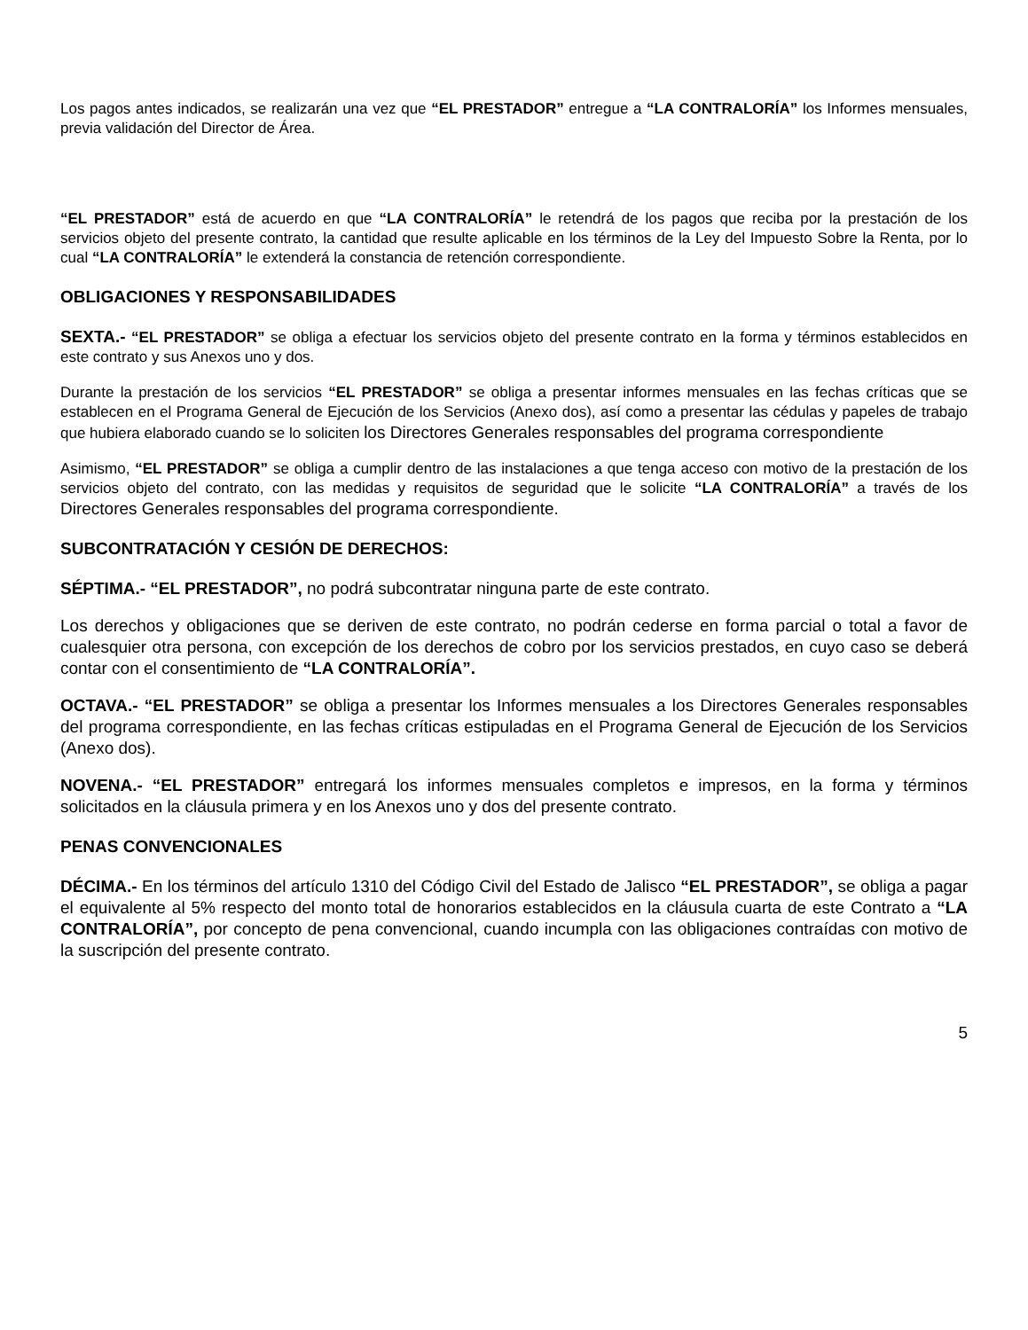Los pagos antes indicados, se realizarán una vez que “EL PRESTADOR” entregue a “LA CONTRALORÍA” los Informes mensuales, previa validación del Director de Área.
“EL PRESTADOR” está de acuerdo en que “LA CONTRALORÍA” le retendrá de los pagos que reciba por la prestación de los servicios objeto del presente contrato, la cantidad que resulte aplicable en los términos de la Ley del Impuesto Sobre la Renta, por lo cual “LA CONTRALORÍA” le extenderá la constancia de retención correspondiente.
OBLIGACIONES Y RESPONSABILIDADES
SEXTA.- “EL PRESTADOR” se obliga a efectuar los servicios objeto del presente contrato en la forma y términos establecidos en este contrato y sus Anexos uno y dos.
Durante la prestación de los servicios “EL PRESTADOR” se obliga a presentar informes mensuales en las fechas críticas que se establecen en el Programa General de Ejecución de los Servicios (Anexo dos), así como a presentar las cédulas y papeles de trabajo que hubiera elaborado cuando se lo soliciten los Directores Generales responsables del programa correspondiente
Asimismo, “EL PRESTADOR” se obliga a cumplir dentro de las instalaciones a que tenga acceso con motivo de la prestación de los servicios objeto del contrato, con las medidas y requisitos de seguridad que le solicite “LA CONTRALORÍA” a través de los Directores Generales responsables del programa correspondiente.
SUBCONTRATACIÓN Y CESIÓN DE DERECHOS:
SÉPTIMA.- “EL PRESTADOR”, no podrá subcontratar ninguna parte de este contrato.
Los derechos y obligaciones que se deriven de este contrato, no podrán cederse en forma parcial o total a favor de cualesquier otra persona, con excepción de los derechos de cobro por los servicios prestados, en cuyo caso se deberá contar con el consentimiento de “LA CONTRALORÍA”.
OCTAVA.- “EL PRESTADOR” se obliga a presentar los Informes mensuales a los Directores Generales responsables del programa correspondiente, en las fechas críticas estipuladas en el Programa General de Ejecución de los Servicios (Anexo dos).
NOVENA.- “EL PRESTADOR” entregará los informes mensuales completos e impresos, en la forma y términos solicitados en la cláusula primera y en los Anexos uno y dos del presente contrato.
PENAS CONVENCIONALES
DÉCIMA.- En los términos del artículo 1310 del Código Civil del Estado de Jalisco “EL PRESTADOR”, se obliga a pagar el equivalente al 5% respecto del monto total de honorarios establecidos en la cláusula cuarta de este Contrato a “LA CONTRALORÍA”, por concepto de pena convencional, cuando incumpla con las obligaciones contraídas con motivo de la suscripción del presente contrato.
5